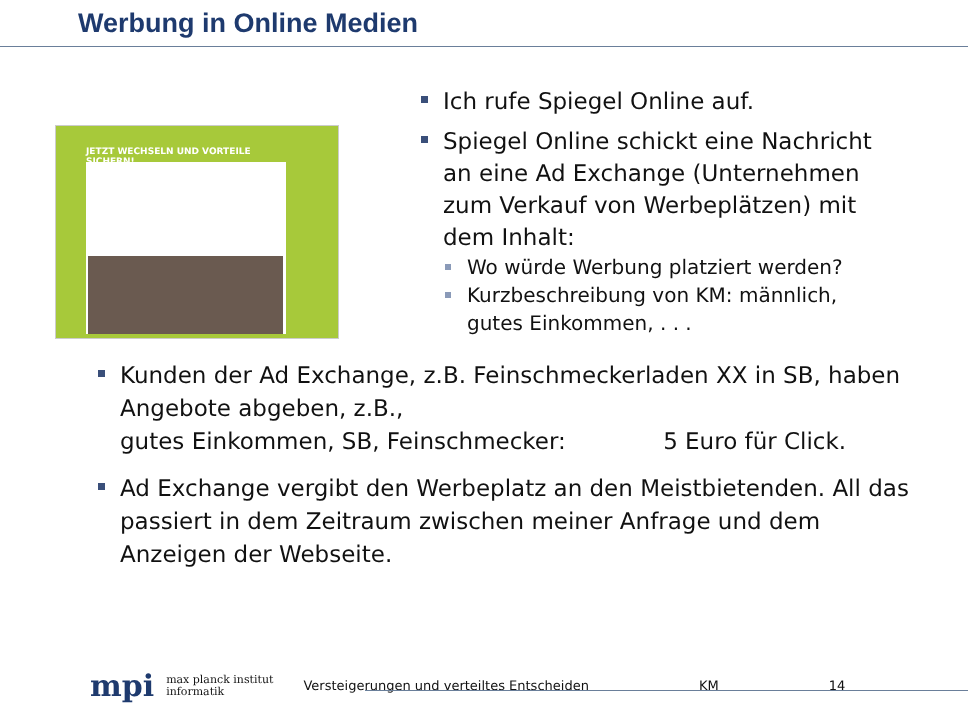Werbung in Online Medien
JETZT WECHSELN UND VORTEILE SICHERN!
Ich rufe Spiegel Online auf.
Spiegel Online schickt eine Nachricht an eine Ad Exchange (Unternehmen zum Verkauf von Werbeplätzen) mit dem Inhalt:
Wo würde Werbung platziert werden?
Kurzbeschreibung von KM: männlich, gutes Einkommen, . . .
Kunden der Ad Exchange, z.B. Feinschmeckerladen XX in SB, haben Angebote abgeben, z.B.,
gutes Einkommen, SB, Feinschmecker: 5 Euro für Click.
Ad Exchange vergibt den Werbeplatz an den Meistbietenden. All das passiert in dem Zeitraum zwischen meiner Anfrage und dem Anzeigen der Webseite.
mpi max planck institut
informatik Versteigerungen und verteiltes Entscheiden KM 14